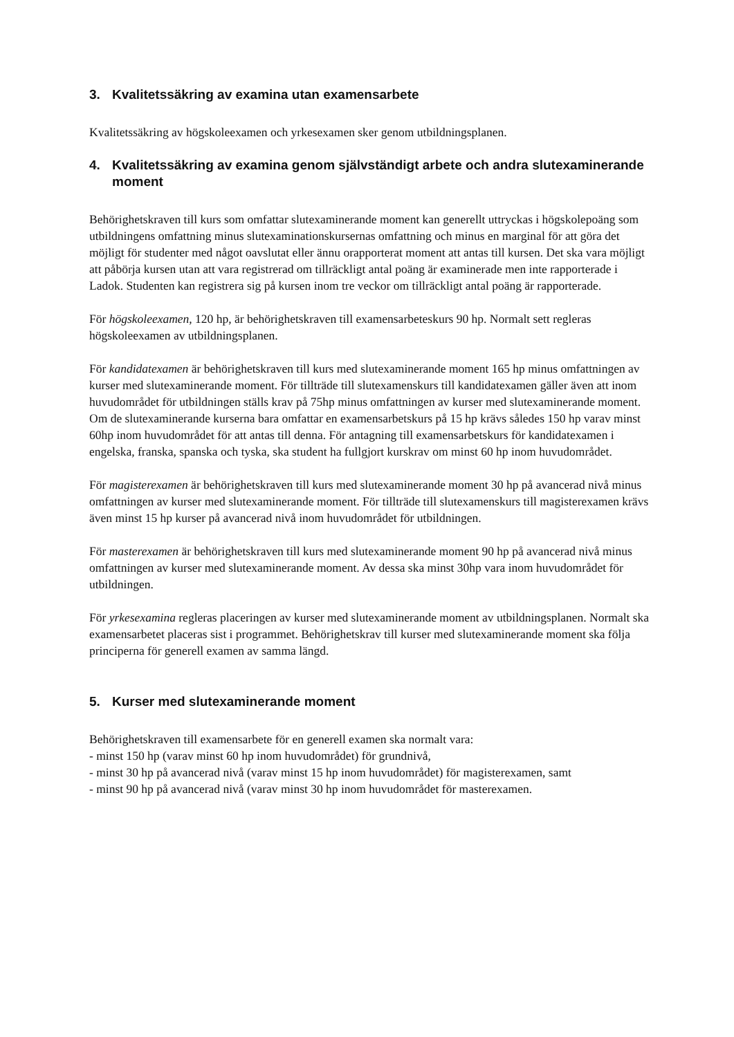3. Kvalitetssäkring av examina utan examensarbete
Kvalitetssäkring av högskoleexamen och yrkesexamen sker genom utbildningsplanen.
4. Kvalitetssäkring av examina genom självständigt arbete och andra slutexaminerande moment
Behörighetskraven till kurs som omfattar slutexaminerande moment kan generellt uttryckas i högskolepoäng som utbildningens omfattning minus slutexaminationskursernas omfattning och minus en marginal för att göra det möjligt för studenter med något oavslutat eller ännu orapporterat moment att antas till kursen. Det ska vara möjligt att påbörja kursen utan att vara registrerad om tillräckligt antal poäng är examinerade men inte rapporterade i Ladok. Studenten kan registrera sig på kursen inom tre veckor om tillräckligt antal poäng är rapporterade.
För högskoleexamen, 120 hp, är behörighetskraven till examensarbeteskurs 90 hp. Normalt sett regleras högskoleexamen av utbildningsplanen.
För kandidatexamen är behörighetskraven till kurs med slutexaminerande moment 165 hp minus omfattningen av kurser med slutexaminerande moment. För tillträde till slutexamenskurs till kandidatexamen gäller även att inom huvudområdet för utbildningen ställs krav på 75hp minus omfattningen av kurser med slutexaminerande moment. Om de slutexaminerande kurserna bara omfattar en examensarbetskurs på 15 hp krävs således 150 hp varav minst 60hp inom huvudområdet för att antas till denna. För antagning till examensarbetskurs för kandidatexamen i engelska, franska, spanska och tyska, ska student ha fullgjort kurskrav om minst 60 hp inom huvudområdet.
För magisterexamen är behörighetskraven till kurs med slutexaminerande moment 30 hp på avancerad nivå minus omfattningen av kurser med slutexaminerande moment. För tillträde till slutexamenskurs till magisterexamen krävs även minst 15 hp kurser på avancerad nivå inom huvudområdet för utbildningen.
För masterexamen är behörighetskraven till kurs med slutexaminerande moment 90 hp på avancerad nivå minus omfattningen av kurser med slutexaminerande moment. Av dessa ska minst 30hp vara inom huvudområdet för utbildningen.
För yrkesexamina regleras placeringen av kurser med slutexaminerande moment av utbildningsplanen. Normalt ska examensarbetet placeras sist i programmet. Behörighetskrav till kurser med slutexaminerande moment ska följa principerna för generell examen av samma längd.
5. Kurser med slutexaminerande moment
Behörighetskraven till examensarbete för en generell examen ska normalt vara:
- minst 150 hp (varav minst 60 hp inom huvudområdet) för grundnivå,
- minst 30 hp på avancerad nivå (varav minst 15 hp inom huvudområdet) för magisterexamen, samt
- minst 90 hp på avancerad nivå (varav minst 30 hp inom huvudområdet för masterexamen.